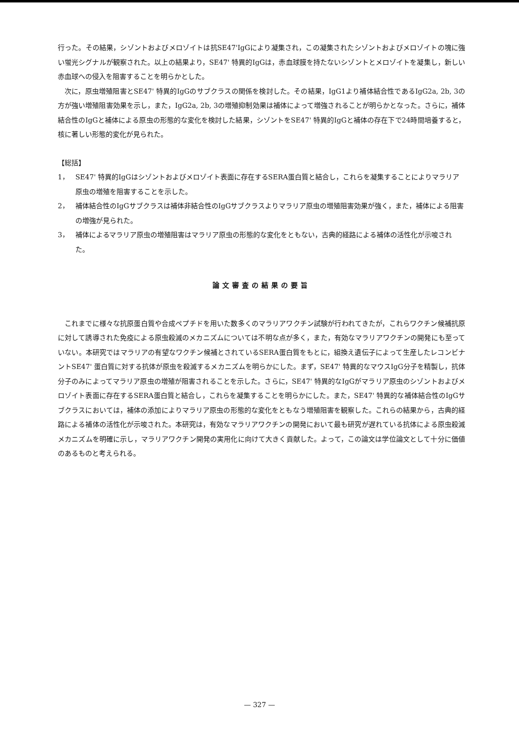行った。その結果，シゾントおよびメロゾイトは抗SE47'IgGにより凝集され，この凝集されたシゾントおよびメロゾイトの塊に強い蛍光シグナルが観察された。以上の結果より，SE47' 特異的IgGは，赤血球膜を持たないシゾントとメロゾイトを凝集し，新しい赤血球への侵入を阻害することを明らかとした。
次に，原虫増殖阻害とSE47' 特異的IgGのサブクラスの関係を検討した。その結果，IgG1より補体結合性であるIgG2a, 2b, 3の方が強い増殖阻害効果を示し，また，IgG2a, 2b, 3の増殖抑制効果は補体によって増強されることが明らかとなった。さらに，補体結合性のIgGと補体による原虫の形態的な変化を検討した結果，シゾントをSE47' 特異的IgGと補体の存在下で24時間培養すると，核に著しい形態的変化が見られた。
【総括】
1， SE47' 特異的IgGはシゾントおよびメロゾイト表面に存在するSERA蛋白質と結合し，これらを凝集することによりマラリア原虫の増殖を阻害することを示した。
2， 補体結合性のIgGサブクラスは補体非結合性のIgGサブクラスよりマラリア原虫の増殖阻害効果が強く，また，補体による阻害の増強が見られた。
3， 補体によるマラリア原虫の増殖阻害はマラリア原虫の形態的な変化をともない，古典的経路による補体の活性化が示唆された。
論文審査の結果の要旨
これまでに様々な抗原蛋白質や合成ペプチドを用いた数多くのマラリアワクチン試験が行われてきたが，これらワクチン候補抗原に対して誘導された免疫による原虫殺滅のメカニズムについては不明な点が多く，また，有効なマラリアワクチンの開発にも至っていない。本研究ではマラリアの有望なワクチン候補とされているSERA蛋白質をもとに，組換え遺伝子によって生産したレコンビナントSE47' 蛋白質に対する抗体が原虫を殺滅するメカニズムを明らかにした。まず，SE47' 特異的なマウスIgG分子を精製し，抗体分子のみによってマラリア原虫の増殖が阻害されることを示した。さらに，SE47' 特異的なIgGがマラリア原虫のシゾントおよびメロゾイト表面に存在するSERA蛋白質と結合し，これらを凝集することを明らかにした。また，SE47' 特異的な補体結合性のIgGサブクラスにおいては，補体の添加によりマラリア原虫の形態的な変化をともなう増殖阻害を観察した。これらの結果から，古典的経路による補体の活性化が示唆された。本研究は，有効なマラリアワクチンの開発において最も研究が遅れている抗体による原虫殺滅メカニズムを明確に示し，マラリアワクチン開発の実用化に向けて大きく貢献した。よって，この論文は学位論文として十分に価値のあるものと考えられる。
— 327 —